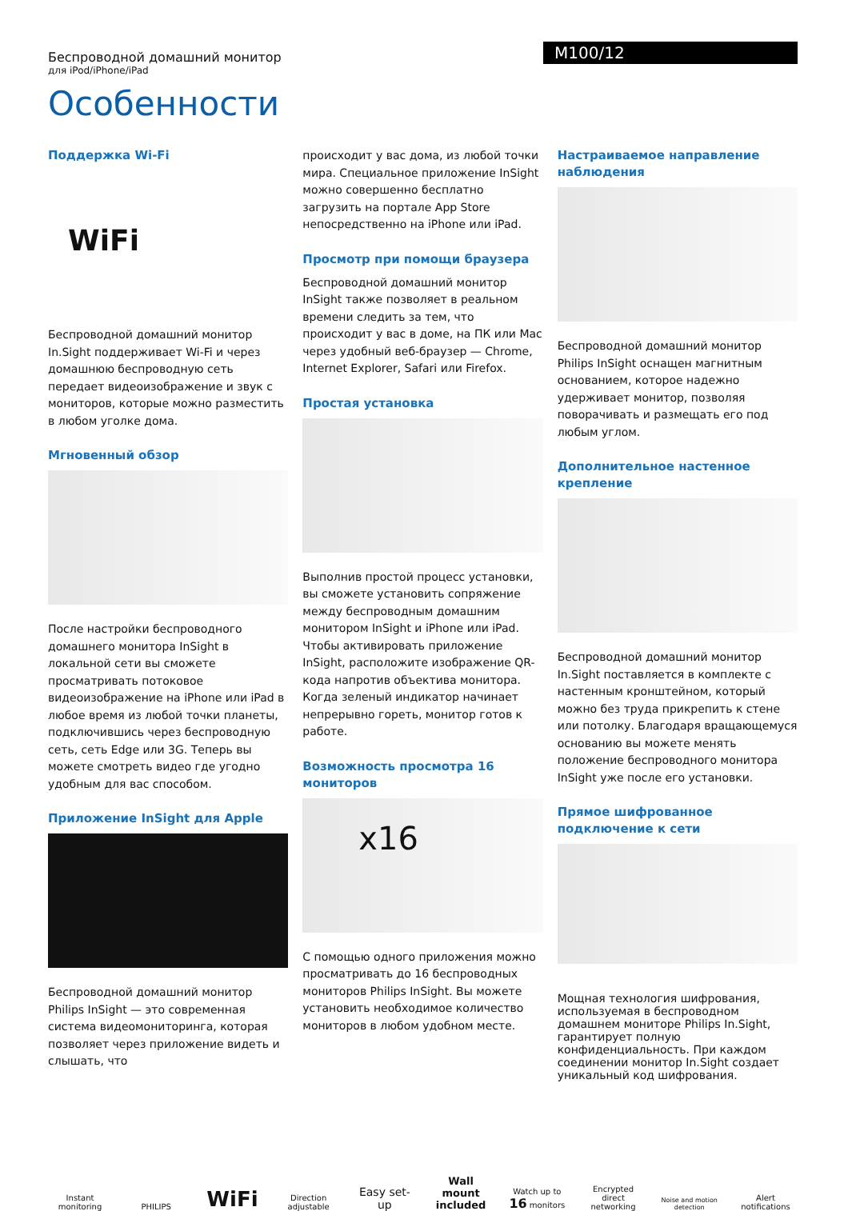Беспроводной домашний монитор
для iPod/iPhone/iPad
M100/12
Особенности
Поддержка Wi-Fi
WiFi
Беспроводной домашний монитор In.Sight поддерживает Wi-Fi и через домашнюю беспроводную сеть передает видеоизображение и звук с мониторов, которые можно разместить в любом уголке дома.
Мгновенный обзор
После настройки беспроводного домашнего монитора InSight в локальной сети вы сможете просматривать потоковое видеоизображение на iPhone или iPad в любое время из любой точки планеты, подключившись через беспроводную сеть, сеть Edge или 3G. Теперь вы можете смотреть видео где угодно удобным для вас способом.
Приложение InSight для Apple
Беспроводной домашний монитор Philips InSight — это современная система видеомониторинга, которая позволяет через приложение видеть и слышать, что
происходит у вас дома, из любой точки мира. Специальное приложение InSight можно совершенно бесплатно загрузить на портале App Store непосредственно на iPhone или iPad.
Просмотр при помощи браузера
Беспроводной домашний монитор InSight также позволяет в реальном времени следить за тем, что происходит у вас в доме, на ПК или Mac через удобный веб-браузер — Chrome, Internet Explorer, Safari или Firefox.
Простая установка
Выполнив простой процесс установки, вы сможете установить сопряжение между беспроводным домашним монитором InSight и iPhone или iPad. Чтобы активировать приложение InSight, расположите изображение QR-кода напротив объектива монитора. Когда зеленый индикатор начинает непрерывно гореть, монитор готов к работе.
Возможность просмотра 16 мониторов
x16
С помощью одного приложения можно просматривать до 16 беспроводных мониторов Philips InSight. Вы можете установить необходимое количество мониторов в любом удобном месте.
Настраиваемое направление наблюдения
Беспроводной домашний монитор Philips InSight оснащен магнитным основанием, которое надежно удерживает монитор, позволяя поворачивать и размещать его под любым углом.
Дополнительное настенное крепление
Беспроводной домашний монитор In.Sight поставляется в комплекте с настенным кронштейном, который можно без труда прикрепить к стене или потолку. Благодаря вращающемуся основанию вы можете менять положение беспроводного монитора InSight уже после его установки.
Прямое шифрованное подключение к сети
Мощная технология шифрования, используемая в беспроводном домашнем мониторе Philips In.Sight, гарантирует полную конфиденциальность. При каждом соединении монитор In.Sight создает уникальный код шифрования.
Instant monitoring
PHILIPS
WiFi
Direction adjustable
Easy set-up
Wall mount included
Watch up to 16 monitors
Encrypted direct networking
Noise and motion detection
Alert notifications